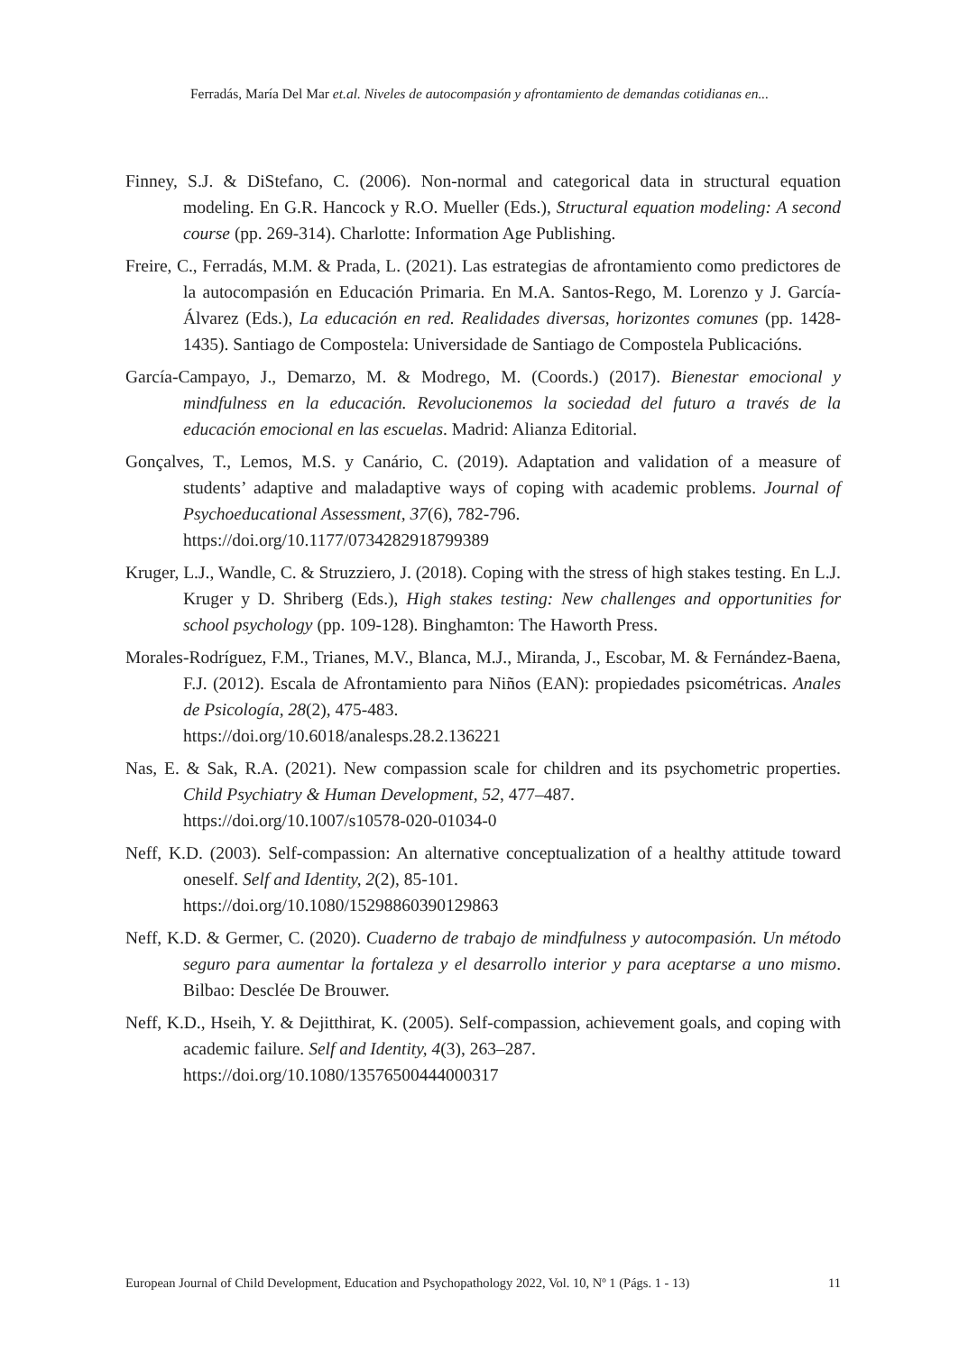Ferradás, María Del Mar et.al. Niveles de autocompasión y afrontamiento de demandas cotidianas en...
Finney, S.J. & DiStefano, C. (2006). Non-normal and categorical data in structural equation modeling. En G.R. Hancock y R.O. Mueller (Eds.), Structural equation modeling: A second course (pp. 269-314). Charlotte: Information Age Publishing.
Freire, C., Ferradás, M.M. & Prada, L. (2021). Las estrategias de afrontamiento como predictores de la autocompasión en Educación Primaria. En M.A. Santos-Rego, M. Lorenzo y J. García-Álvarez (Eds.), La educación en red. Realidades diversas, horizontes comunes (pp. 1428-1435). Santiago de Compostela: Universidade de Santiago de Compostela Publicacións.
García-Campayo, J., Demarzo, M. & Modrego, M. (Coords.) (2017). Bienestar emocional y mindfulness en la educación. Revolucionemos la sociedad del futuro a través de la educación emocional en las escuelas. Madrid: Alianza Editorial.
Gonçalves, T., Lemos, M.S. y Canário, C. (2019). Adaptation and validation of a measure of students’ adaptive and maladaptive ways of coping with academic problems. Journal of Psychoeducational Assessment, 37(6), 782-796.
https://doi.org/10.1177/0734282918799389
Kruger, L.J., Wandle, C. & Struzziero, J. (2018). Coping with the stress of high stakes testing. En L.J. Kruger y D. Shriberg (Eds.), High stakes testing: New challenges and opportunities for school psychology (pp. 109-128). Binghamton: The Haworth Press.
Morales-Rodríguez, F.M., Trianes, M.V., Blanca, M.J., Miranda, J., Escobar, M. & Fernández-Baena, F.J. (2012). Escala de Afrontamiento para Niños (EAN): propiedades psicométricas. Anales de Psicología, 28(2), 475-483.
https://doi.org/10.6018/analesps.28.2.136221
Nas, E. & Sak, R.A. (2021). New compassion scale for children and its psychometric properties. Child Psychiatry & Human Development, 52, 477–487.
https://doi.org/10.1007/s10578-020-01034-0
Neff, K.D. (2003). Self-compassion: An alternative conceptualization of a healthy attitude toward oneself. Self and Identity, 2(2), 85-101.
https://doi.org/10.1080/15298860390129863
Neff, K.D. & Germer, C. (2020). Cuaderno de trabajo de mindfulness y autocompasión. Un método seguro para aumentar la fortaleza y el desarrollo interior y para aceptarse a uno mismo. Bilbao: Desclée De Brouwer.
Neff, K.D., Hseih, Y. & Dejitthirat, K. (2005). Self-compassion, achievement goals, and coping with academic failure. Self and Identity, 4(3), 263–287.
https://doi.org/10.1080/13576500444000317
European Journal of Child Development, Education and Psychopathology 2022, Vol. 10, Nº 1 (Págs. 1 - 13) 11